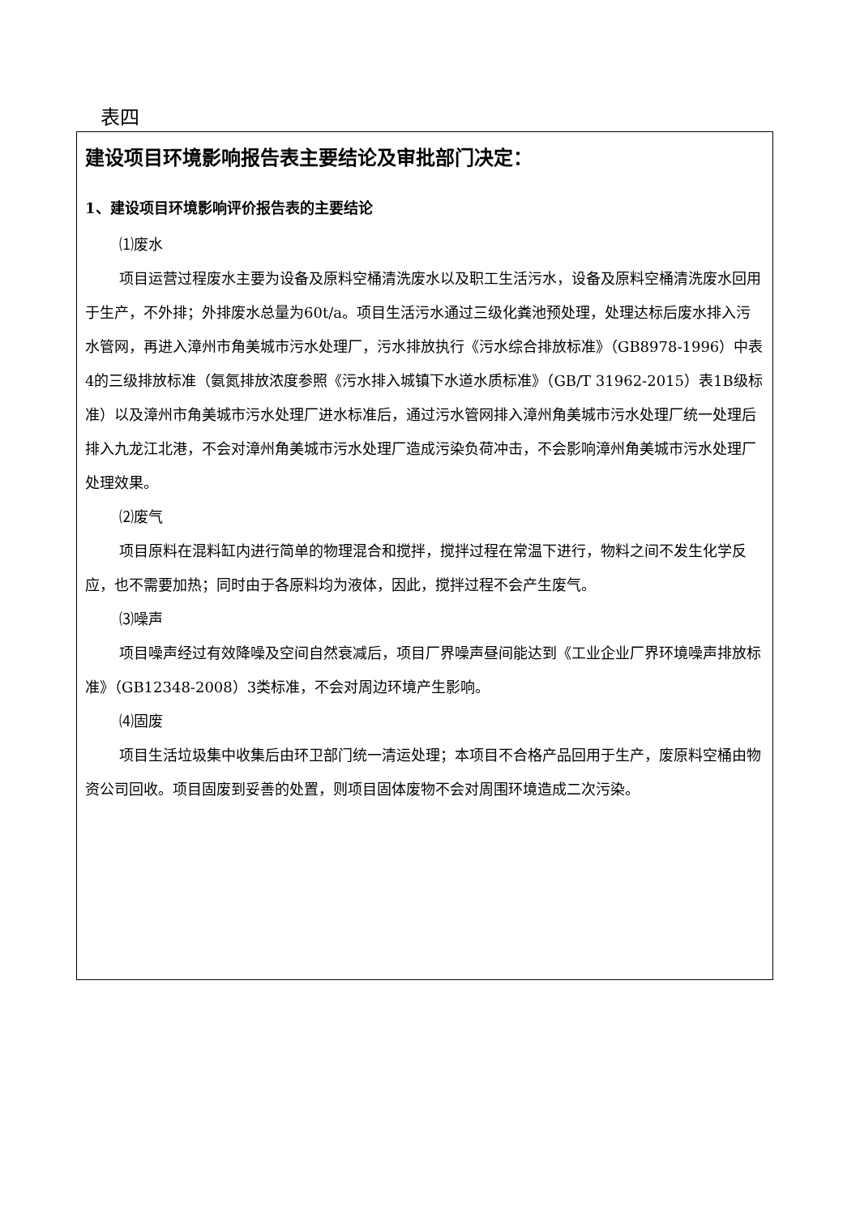表四
建设项目环境影响报告表主要结论及审批部门决定：
1、建设项目环境影响评价报告表的主要结论
⑴废水
项目运营过程废水主要为设备及原料空桶清洗废水以及职工生活污水，设备及原料空桶清洗废水回用于生产，不外排；外排废水总量为60t/a。项目生活污水通过三级化粪池预处理，处理达标后废水排入污水管网，再进入漳州市角美城市污水处理厂，污水排放执行《污水综合排放标准》（GB8978-1996）中表4的三级排放标准（氨氮排放浓度参照《污水排入城镇下水道水质标准》（GB/T 31962-2015）表1B级标准）以及漳州市角美城市污水处理厂进水标准后，通过污水管网排入漳州角美城市污水处理厂统一处理后排入九龙江北港，不会对漳州角美城市污水处理厂造成污染负荷冲击，不会影响漳州角美城市污水处理厂处理效果。
⑵废气
项目原料在混料缸内进行简单的物理混合和搅拌，搅拌过程在常温下进行，物料之间不发生化学反应，也不需要加热；同时由于各原料均为液体，因此，搅拌过程不会产生废气。
⑶噪声
项目噪声经过有效降噪及空间自然衰减后，项目厂界噪声昼间能达到《工业企业厂界环境噪声排放标准》（GB12348-2008）3类标准，不会对周边环境产生影响。
⑷固废
项目生活垃圾集中收集后由环卫部门统一清运处理；本项目不合格产品回用于生产，废原料空桶由物资公司回收。项目固废到妥善的处置，则项目固体废物不会对周围环境造成二次污染。